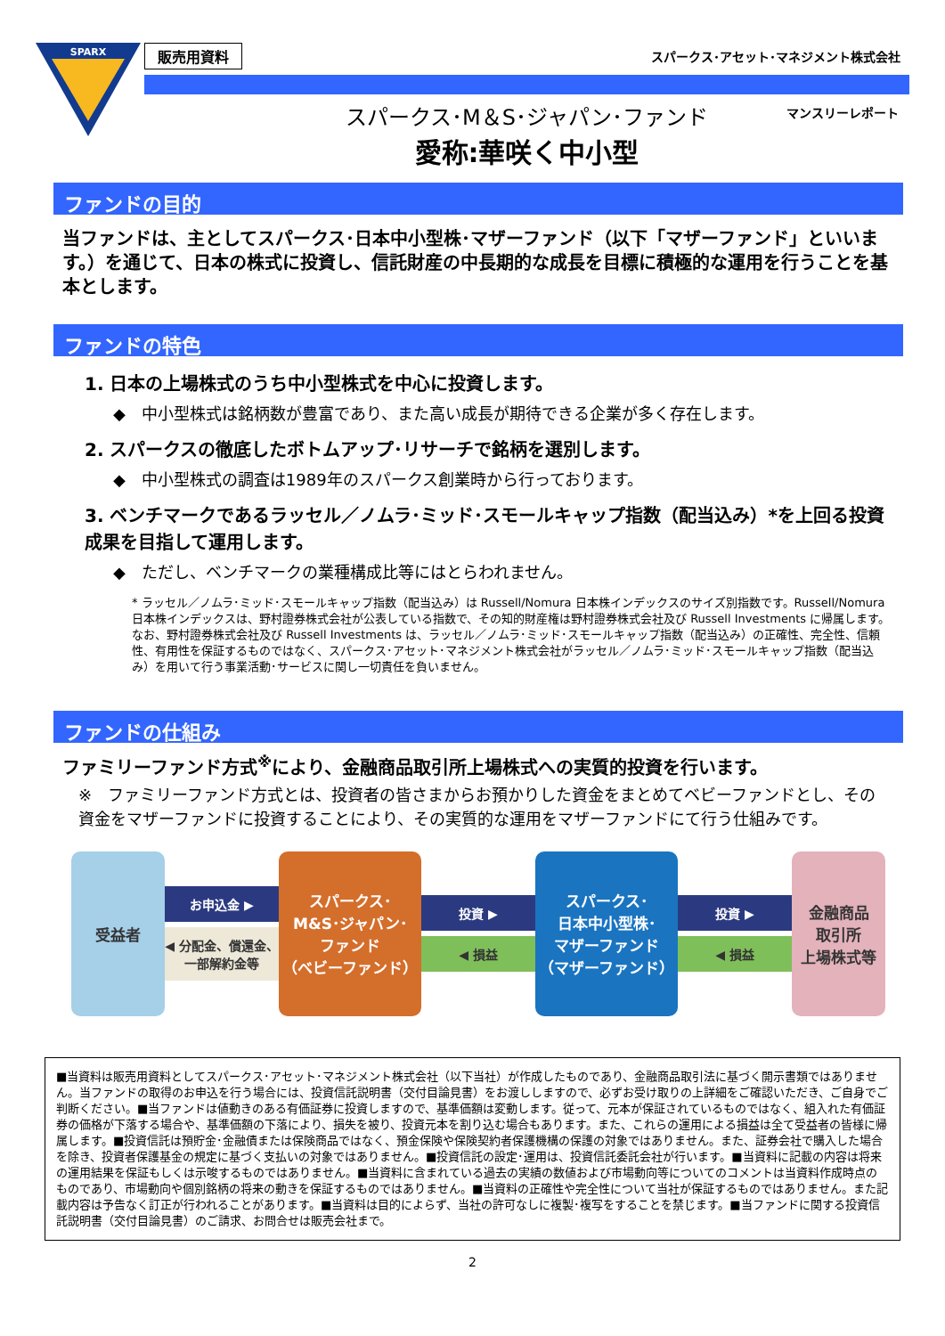SPARX
販売用資料 スパークス･アセット･マネジメント株式会社
スパークス･M＆S･ジャパン･ファンド
愛称:華咲く中小型 マンスリーレポート
ファンドの目的
当ファンドは、主としてスパークス･日本中小型株･マザーファンド（以下「マザーファンド」といいます。）を通じて、日本の株式に投資し、信託財産の中長期的な成長を目標に積極的な運用を行うことを基本とします。
ファンドの特色
1. 日本の上場株式のうち中小型株式を中心に投資します。
◆　中小型株式は銘柄数が豊富であり、また高い成長が期待できる企業が多く存在します。
2. スパークスの徹底したボトムアップ･リサーチで銘柄を選別します。
◆　中小型株式の調査は1989年のスパークス創業時から行っております。
3. ベンチマークであるラッセル／ノムラ･ミッド･スモールキャップ指数（配当込み）*を上回る投資成果を目指して運用します。
◆　ただし、ベンチマークの業種構成比等にはとらわれません。
* ラッセル／ノムラ･ミッド･スモールキャップ指数（配当込み）は Russell/Nomura 日本株インデックスのサイズ別指数です。Russell/Nomura 日本株インデックスは、野村證券株式会社が公表している指数で、その知的財産権は野村證券株式会社及び Russell Investments に帰属します。なお、野村證券株式会社及び Russell Investments は、ラッセル／ノムラ･ミッド･スモールキャップ指数（配当込み）の正確性、完全性、信頼性、有用性を保証するものではなく、スパークス･アセット･マネジメント株式会社がラッセル／ノムラ･ミッド･スモールキャップ指数（配当込み）を用いて行う事業活動･サービスに関し一切責任を負いません。
ファンドの仕組み
ファミリーファンド方式<sup>※</sup>により、金融商品取引所上場株式への実質的投資を行います。
※　ファミリーファンド方式とは、投資者の皆さまからお預かりした資金をまとめてベビーファンドとし、その資金をマザーファンドに投資することにより、その実質的な運用をマザーファンドにて行う仕組みです。
受益者
お申込金 ▶
◀ 分配金、償還金、一部解約金等
スパークス･
M&S･ジャパン･
ファンド
（ベビーファンド）
投資 ▶
◀ 損益
スパークス･
日本中小型株･
マザーファンド
（マザーファンド）
投資 ▶
◀ 損益
金融商品
取引所
上場株式等
■当資料は販売用資料としてスパークス･アセット･マネジメント株式会社（以下当社）が作成したものであり、金融商品取引法に基づく開示書類ではありません。当ファンドの取得のお申込を行う場合には、投資信託説明書（交付目論見書）をお渡ししますので、必ずお受け取りの上詳細をご確認いただき、ご自身でご判断ください。■当ファンドは値動きのある有価証券に投資しますので、基準価額は変動します。従って、元本が保証されているものではなく、組入れた有価証券の価格が下落する場合や、基準価額の下落により、損失を被り、投資元本を割り込む場合もあります。また、これらの運用による損益は全て受益者の皆様に帰属します。■投資信託は預貯金･金融債または保険商品ではなく、預金保険や保険契約者保護機構の保護の対象ではありません。また、証券会社で購入した場合を除き、投資者保護基金の規定に基づく支払いの対象ではありません。■投資信託の設定･運用は、投資信託委託会社が行います。■当資料に記載の内容は将来の運用結果を保証もしくは示唆するものではありません。■当資料に含まれている過去の実績の数値および市場動向等についてのコメントは当資料作成時点のものであり、市場動向や個別銘柄の将来の動きを保証するものではありません。■当資料の正確性や完全性について当社が保証するものではありません。また記載内容は予告なく訂正が行われることがあります。■当資料は目的によらず、当社の許可なしに複製･複写をすることを禁じます。■当ファンドに関する投資信託説明書（交付目論見書）のご請求、お問合せは販売会社まで。
2